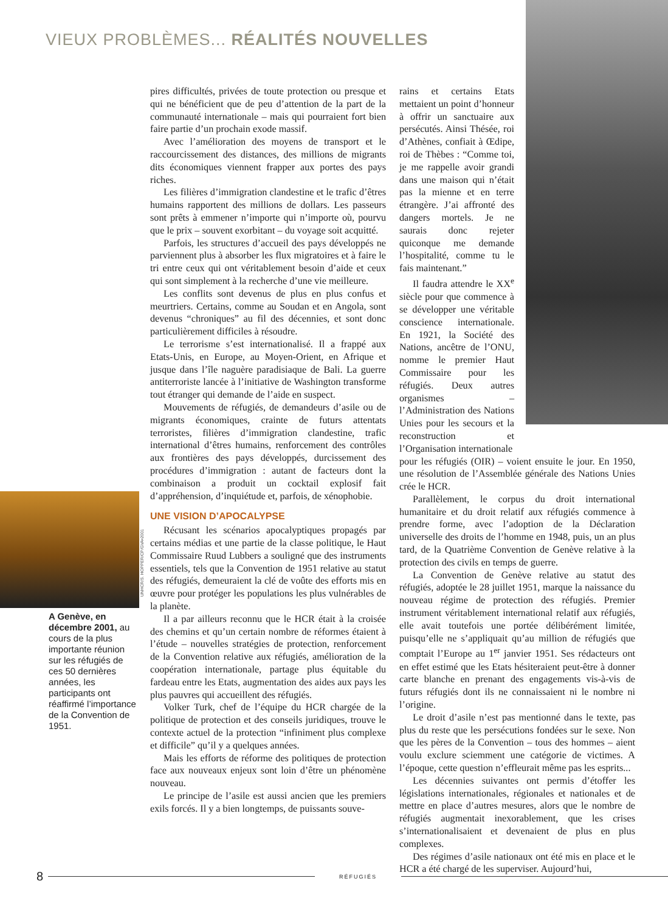VIEUX PROBLÈMES... RÉALITÉS NOUVELLES
UNHCR/S. HOPPER/CP/GVA•2001
A Genève, en décembre 2001, au cours de la plus importante réunion sur les réfugiés de ces 50 dernières années, les participants ont réaffirmé l’importance de la Convention de 1951.
pires difficultés, privées de toute protection ou presque et qui ne bénéficient que de peu d’attention de la part de la communauté internationale – mais qui pourraient fort bien faire partie d’un prochain exode massif.
Avec l’amélioration des moyens de transport et le raccourcissement des distances, des millions de migrants dits économiques viennent frapper aux portes des pays riches.
Les filières d’immigration clandestine et le trafic d’êtres humains rapportent des millions de dollars. Les passeurs sont prêts à emmener n’importe qui n’importe où, pourvu que le prix – souvent exorbitant – du voyage soit acquitté.
Parfois, les structures d’accueil des pays développés ne parviennent plus à absorber les flux migratoires et à faire le tri entre ceux qui ont véritablement besoin d’aide et ceux qui sont simplement à la recherche d’une vie meilleure.
Les conflits sont devenus de plus en plus confus et meurtriers. Certains, comme au Soudan et en Angola, sont devenus “chroniques” au fil des décennies, et sont donc particulièrement difficiles à résoudre.
Le terrorisme s’est internationalisé. Il a frappé aux Etats-Unis, en Europe, au Moyen-Orient, en Afrique et jusque dans l’île naguère paradisiaque de Bali. La guerre antiterroriste lancée à l’initiative de Washington transforme tout étranger qui demande de l’aide en suspect.
Mouvements de réfugiés, de demandeurs d’asile ou de migrants économiques, crainte de futurs attentats terroristes, filières d’immigration clandestine, trafic international d’êtres humains, renforcement des contrôles aux frontières des pays développés, durcissement des procédures d’immigration : autant de facteurs dont la combinaison a produit un cocktail explosif fait d’appréhension, d’inquiétude et, parfois, de xénophobie.
UNE VISION D’APOCALYPSE
Récusant les scénarios apocalyptiques propagés par certains médias et une partie de la classe politique, le Haut Commissaire Ruud Lubbers a souligné que des instruments essentiels, tels que la Convention de 1951 relative au statut des réfugiés, demeuraient la clé de voûte des efforts mis en œuvre pour protéger les populations les plus vulnérables de la planète.
Il a par ailleurs reconnu que le HCR était à la croisée des chemins et qu’un certain nombre de réformes étaient à l’étude – nouvelles stratégies de protection, renforcement de la Convention relative aux réfugiés, amélioration de la coopération internationale, partage plus équitable du fardeau entre les Etats, augmentation des aides aux pays les plus pauvres qui accueillent des réfugiés.
Volker Turk, chef de l’équipe du HCR chargée de la politique de protection et des conseils juridiques, trouve le contexte actuel de la protection “infiniment plus complexe et difficile” qu’il y a quelques années.
Mais les efforts de réforme des politiques de protection face aux nouveaux enjeux sont loin d’être un phénomène nouveau.
Le principe de l’asile est aussi ancien que les premiers exils forcés. Il y a bien longtemps, de puissants souve-
rains et certains Etats mettaient un point d’honneur à offrir un sanctuaire aux persécutés. Ainsi Thésée, roi d’Athènes, confiait à Œdipe, roi de Thèbes : “Comme toi, je me rappelle avoir grandi dans une maison qui n’était pas la mienne et en terre étrangère. J’ai affronté des dangers mortels. Je ne saurais donc rejeter quiconque me demande l’hospitalité, comme tu le fais maintenant.”
Il faudra attendre le XX<sup>e</sup> siècle pour que commence à se développer une véritable conscience internationale. En 1921, la Société des Nations, ancêtre de l’ONU, nomme le premier Haut Commissaire pour les réfugiés. Deux autres organismes – l’Administration des Nations Unies pour les secours et la reconstruction et l’Organisation internationale
pour les réfugiés (OIR) – voient ensuite le jour. En 1950, une résolution de l’Assemblée générale des Nations Unies crée le HCR.
Parallèlement, le corpus du droit international humanitaire et du droit relatif aux réfugiés commence à prendre forme, avec l’adoption de la Déclaration universelle des droits de l’homme en 1948, puis, un an plus tard, de la Quatrième Convention de Genève relative à la protection des civils en temps de guerre.
La Convention de Genève relative au statut des réfugiés, adoptée le 28 juillet 1951, marque la naissance du nouveau régime de protection des réfugiés. Premier instrument véritablement international relatif aux réfugiés, elle avait toutefois une portée délibérément limitée, puisqu’elle ne s’appliquait qu’au million de réfugiés que comptait l’Europe au 1<sup>er</sup> janvier 1951. Ses rédacteurs ont en effet estimé que les Etats hésiteraient peut-être à donner carte blanche en prenant des engagements vis-à-vis de futurs réfugiés dont ils ne connaissaient ni le nombre ni l’origine.
Le droit d’asile n’est pas mentionné dans le texte, pas plus du reste que les persécutions fondées sur le sexe. Non que les pères de la Convention – tous des hommes – aient voulu exclure sciemment une catégorie de victimes. A l’époque, cette question n’effleurait même pas les esprits...
Les décennies suivantes ont permis d’étoffer les législations internationales, régionales et nationales et de mettre en place d’autres mesures, alors que le nombre de réfugiés augmentait inexorablement, que les crises s’internationalisaient et devenaient de plus en plus complexes.
Des régimes d’asile nationaux ont été mis en place et le HCR a été chargé de les superviser. Aujourd’hui,
8 RÉFUGIÉS